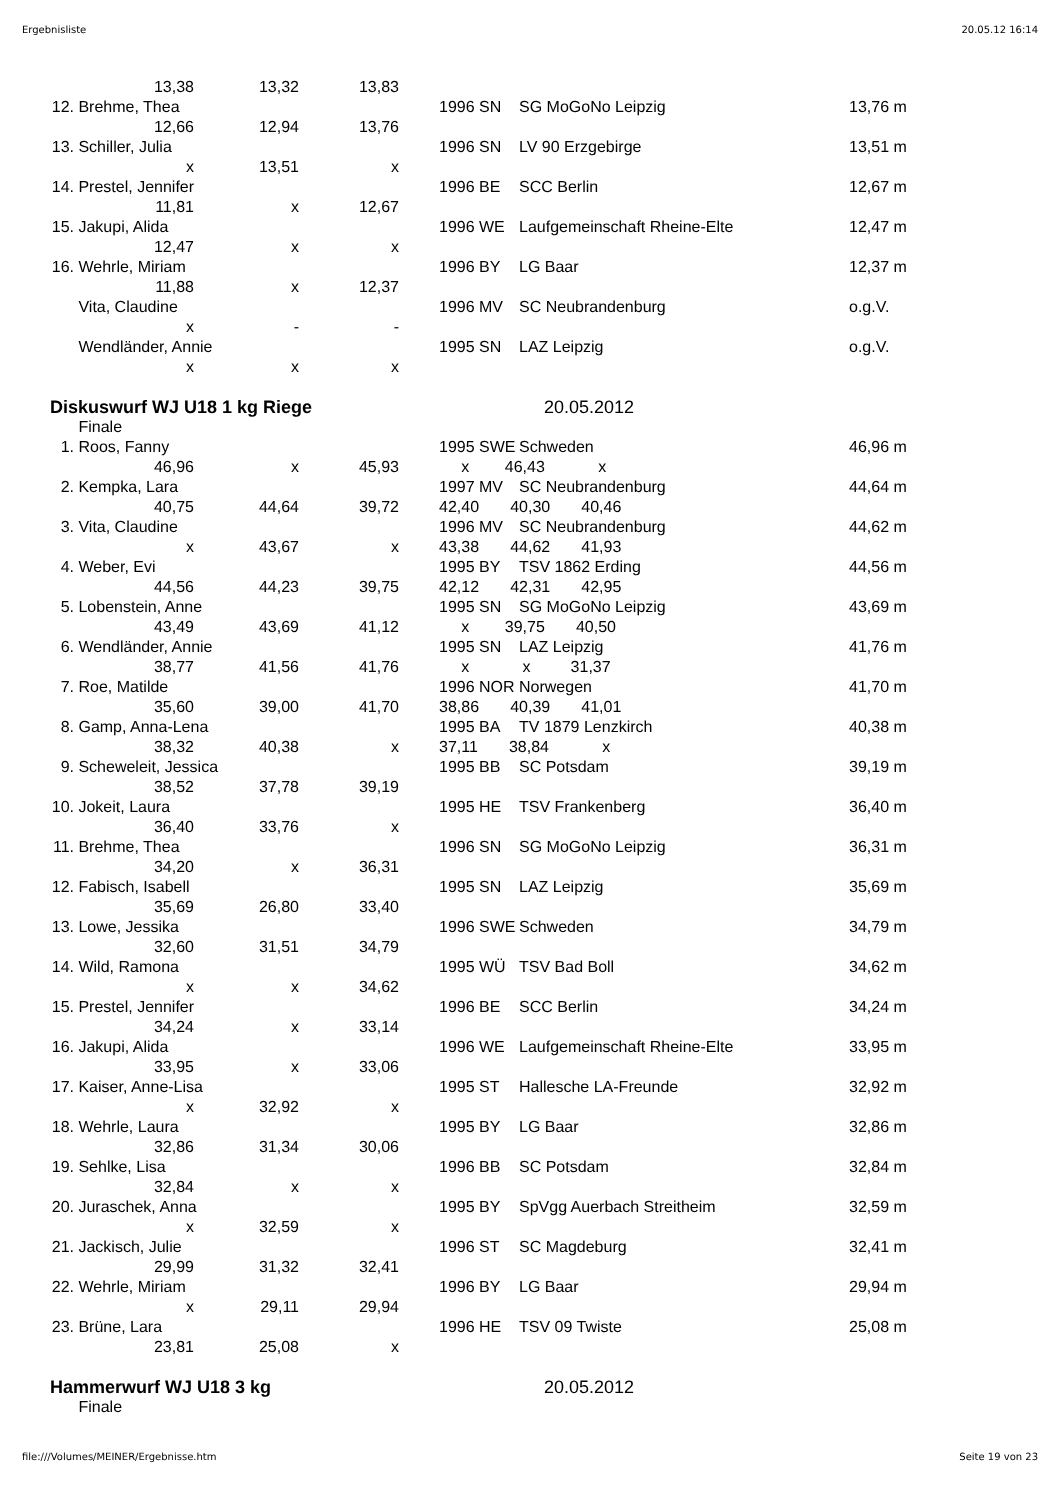Ergebnisliste 20.05.12 16:14
| | 13,38 | 13,32 | 13,83 | | | | | |
| 12. | Brehme, Thea | | | | 1996 | SN | SG MoGoNo Leipzig | 13,76 m |
| | 12,66 | 12,94 | 13,76 | | | | | |
| 13. | Schiller, Julia | | | | 1996 | SN | LV 90 Erzgebirge | 13,51 m |
| | x | 13,51 | x | | | | | |
| 14. | Prestel, Jennifer | | | | 1996 | BE | SCC Berlin | 12,67 m |
| | 11,81 | x | 12,67 | | | | | |
| 15. | Jakupi, Alida | | | | 1996 | WE | Laufgemeinschaft Rheine-Elte | 12,47 m |
| | 12,47 | x | x | | | | | |
| 16. | Wehrle, Miriam | | | | 1996 | BY | LG Baar | 12,37 m |
| | 11,88 | x | 12,37 | | | | | |
| | Vita, Claudine | | | | 1996 | MV | SC Neubrandenburg | o.g.V. |
| | x | - | - | | | | | |
| | Wendländer, Annie | | | | 1995 | SN | LAZ Leipzig | o.g.V. |
| | x | x | x | | | | | |
| Diskuswurf WJ U18 1 kg Riege | | | | | 20.05.2012 | | | |
| | Finale | | | | | | | |
| 1. | Roos, Fanny | | | | 1995 | SWE | Schweden | 46,96 m |
| | 46,96 | x | 45,93 | | x 46,43 x | | | |
| 2. | Kempka, Lara | | | | 1997 | MV | SC Neubrandenburg | 44,64 m |
| | 40,75 | 44,64 | 39,72 | | 42,40 40,30 40,46 | | | |
| 3. | Vita, Claudine | | | | 1996 | MV | SC Neubrandenburg | 44,62 m |
| | x | 43,67 | x | | 43,38 44,62 41,93 | | | |
| 4. | Weber, Evi | | | | 1995 | BY | TSV 1862 Erding | 44,56 m |
| | 44,56 | 44,23 | 39,75 | | 42,12 42,31 42,95 | | | |
| 5. | Lobenstein, Anne | | | | 1995 | SN | SG MoGoNo Leipzig | 43,69 m |
| | 43,49 | 43,69 | 41,12 | | x 39,75 40,50 | | | |
| 6. | Wendländer, Annie | | | | 1995 | SN | LAZ Leipzig | 41,76 m |
| | 38,77 | 41,56 | 41,76 | | x x 31,37 | | | |
| 7. | Roe, Matilde | | | | 1996 | NOR | Norwegen | 41,70 m |
| | 35,60 | 39,00 | 41,70 | | 38,86 40,39 41,01 | | | |
| 8. | Gamp, Anna-Lena | | | | 1995 | BA | TV 1879 Lenzkirch | 40,38 m |
| | 38,32 | 40,38 | x | | 37,11 38,84 x | | | |
| 9. | Scheweleit, Jessica | | | | 1995 | BB | SC Potsdam | 39,19 m |
| | 38,52 | 37,78 | 39,19 | | | | | |
| 10. | Jokeit, Laura | | | | 1995 | HE | TSV Frankenberg | 36,40 m |
| | 36,40 | 33,76 | x | | | | | |
| 11. | Brehme, Thea | | | | 1996 | SN | SG MoGoNo Leipzig | 36,31 m |
| | 34,20 | x | 36,31 | | | | | |
| 12. | Fabisch, Isabell | | | | 1995 | SN | LAZ Leipzig | 35,69 m |
| | 35,69 | 26,80 | 33,40 | | | | | |
| 13. | Lowe, Jessika | | | | 1996 | SWE | Schweden | 34,79 m |
| | 32,60 | 31,51 | 34,79 | | | | | |
| 14. | Wild, Ramona | | | | 1995 | WÜ | TSV Bad Boll | 34,62 m |
| | x | x | 34,62 | | | | | |
| 15. | Prestel, Jennifer | | | | 1996 | BE | SCC Berlin | 34,24 m |
| | 34,24 | x | 33,14 | | | | | |
| 16. | Jakupi, Alida | | | | 1996 | WE | Laufgemeinschaft Rheine-Elte | 33,95 m |
| | 33,95 | x | 33,06 | | | | | |
| 17. | Kaiser, Anne-Lisa | | | | 1995 | ST | Hallesche LA-Freunde | 32,92 m |
| | x | 32,92 | x | | | | | |
| 18. | Wehrle, Laura | | | | 1995 | BY | LG Baar | 32,86 m |
| | 32,86 | 31,34 | 30,06 | | | | | |
| 19. | Sehlke, Lisa | | | | 1996 | BB | SC Potsdam | 32,84 m |
| | 32,84 | x | x | | | | | |
| 20. | Juraschek, Anna | | | | 1995 | BY | SpVgg Auerbach Streitheim | 32,59 m |
| | x | 32,59 | x | | | | | |
| 21. | Jackisch, Julie | | | | 1996 | ST | SC Magdeburg | 32,41 m |
| | 29,99 | 31,32 | 32,41 | | | | | |
| 22. | Wehrle, Miriam | | | | 1996 | BY | LG Baar | 29,94 m |
| | x | 29,11 | 29,94 | | | | | |
| 23. | Brüne, Lara | | | | 1996 | HE | TSV 09 Twiste | 25,08 m |
| | 23,81 | 25,08 | x | | | | | |
| Hammerwurf WJ U18 3 kg | | | | | 20.05.2012 | | | |
| | Finale | | | | | | | |
file:///Volumes/MEINER/Ergebnisse.htm Seite 19 von 23